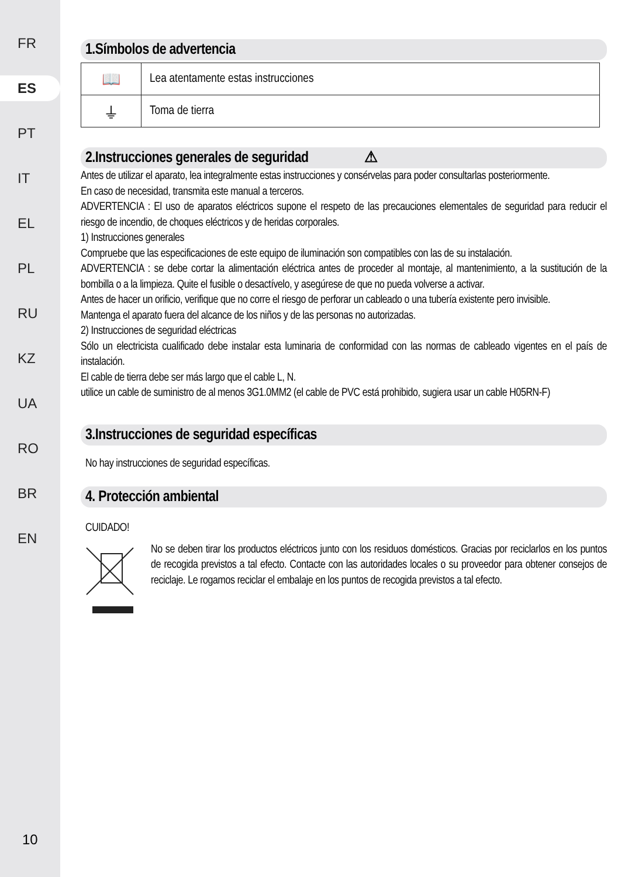FR
ES
PT
IT
EL
PL
RU
KZ
UA
RO
BR
EN
10
1.Símbolos de advertencia
| 📖 | Lea atentamente estas instrucciones |
| ⏚ | Toma de tierra |
2.Instrucciones generales de seguridad ⚠
Antes de utilizar el aparato, lea integralmente estas instrucciones y consérvelas para poder consultarlas posteriormente.
En caso de necesidad, transmita este manual a terceros.
ADVERTENCIA : El uso de aparatos eléctricos supone el respeto de las precauciones elementales de seguridad para reducir el riesgo de incendio, de choques eléctricos y de heridas corporales.
1) Instrucciones generales
Compruebe que las especificaciones de este equipo de iluminación son compatibles con las de su instalación.
ADVERTENCIA : se debe cortar la alimentación eléctrica antes de proceder al montaje, al mantenimiento, a la sustitución de la bombilla o a la limpieza. Quite el fusible o desactívelo, y asegúrese de que no pueda volverse a activar.
Antes de hacer un orificio, verifique que no corre el riesgo de perforar un cableado o una tubería existente pero invisible.
Mantenga el aparato fuera del alcance de los niños y de las personas no autorizadas.
2) Instrucciones de seguridad eléctricas
Sólo un electricista cualificado debe instalar esta luminaria de conformidad con las normas de cableado vigentes en el país de instalación.
El cable de tierra debe ser más largo que el cable L, N.
utilice un cable de suministro de al menos 3G1.0MM2 (el cable de PVC está prohibido, sugiera usar un cable H05RN-F)
3.Instrucciones de seguridad específicas
No hay instrucciones de seguridad específicas.
4. Protección ambiental
CUIDADO!
No se deben tirar los productos eléctricos junto con los residuos domésticos. Gracias por reciclarlos en los puntos de recogida previstos a tal efecto. Contacte con las autoridades locales o su proveedor para obtener consejos de reciclaje. Le rogamos reciclar el embalaje en los puntos de recogida previstos a tal efecto.